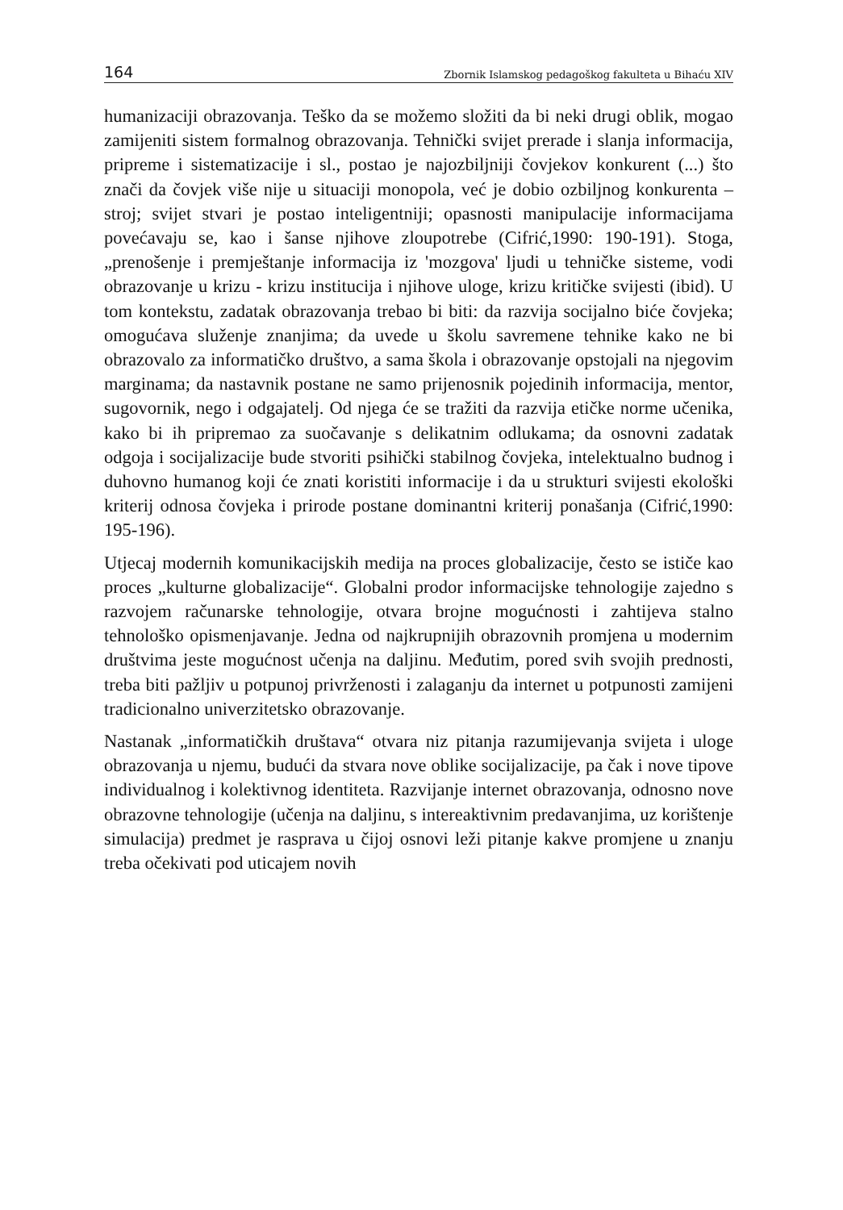164 Zbornik Islamskog pedagoškog fakulteta u Bihaću XIV
humanizaciji obrazovanja. Teško da se možemo složiti da bi neki drugi oblik, mogao zamijeniti sistem formalnog obrazovanja. Tehnički svijet prerade i slanja informacija, pripreme i sistematizacije i sl., postao je najozbiljniji čovjekov konkurent (...) što znači da čovjek više nije u situaciji monopola, već je dobio ozbiljnog konkurenta – stroj; svijet stvari je postao inteligentniji; opasnosti manipulacije informacijama povećavaju se, kao i šanse njihove zloupotrebe (Cifrić,1990: 190-191). Stoga, „prenošenje i premještanje informacija iz 'mozgova' ljudi u tehničke sisteme, vodi obrazovanje u krizu - krizu institucija i njihove uloge, krizu kritičke svijesti (ibid). U tom kontekstu, zadatak obrazovanja trebao bi biti: da razvija socijalno biće čovjeka; omogućava služenje znanjima; da uvede u školu savremene tehnike kako ne bi obrazovalo za informatičko društvo, a sama škola i obrazovanje opstojali na njegovim marginama; da nastavnik postane ne samo prijenosnik pojedinih informacija, mentor, sugovornik, nego i odgajatelj. Od njega će se tražiti da razvija etičke norme učenika, kako bi ih pripremao za suočavanje s delikatnim odlukama; da osnovni zadatak odgoja i socijalizacije bude stvoriti psihički stabilnog čovjeka, intelektualno budnog i duhovno humanog koji će znati koristiti informacije i da u strukturi svijesti ekološki kriterij odnosa čovjeka i prirode postane dominantni kriterij ponašanja (Cifrić,1990: 195-196).
Utjecaj modernih komunikacijskih medija na proces globalizacije, često se ističe kao proces „kulturne globalizacije“. Globalni prodor informacijske tehnologije zajedno s razvojem računarske tehnologije, otvara brojne mogućnosti i zahtijeva stalno tehnološko opismenjavanje. Jedna od najkrupnijih obrazovnih promjena u modernim društvima jeste mogućnost učenja na daljinu. Međutim, pored svih svojih prednosti, treba biti pažljiv u potpunoj privrženosti i zalaganju da internet u potpunosti zamijeni tradicionalno univerzitetsko obrazovanje.
Nastanak „informatičkih društava“ otvara niz pitanja razumijevanja svijeta i uloge obrazovanja u njemu, budući da stvara nove oblike socijalizacije, pa čak i nove tipove individualnog i kolektivnog identiteta. Razvijanje internet obrazovanja, odnosno nove obrazovne tehnologije (učenja na daljinu, s intereaktivnim predavanjima, uz korištenje simulacija) predmet je rasprava u čijoj osnovi leži pitanje kakve promjene u znanju treba očekivati pod uticajem novih